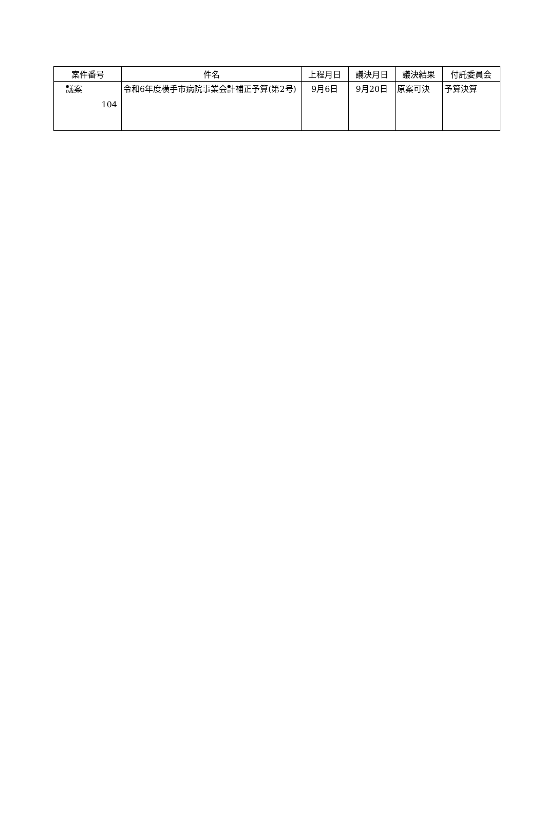| 案件番号 | 件名 | 上程月日 | 議決月日 | 議決結果 | 付託委員会 |
| --- | --- | --- | --- | --- | --- |
| 議案 104 | 令和6年度横手市病院事業会計補正予算(第2号) | 9月6日 | 9月20日 | 原案可決 | 予算決算 |